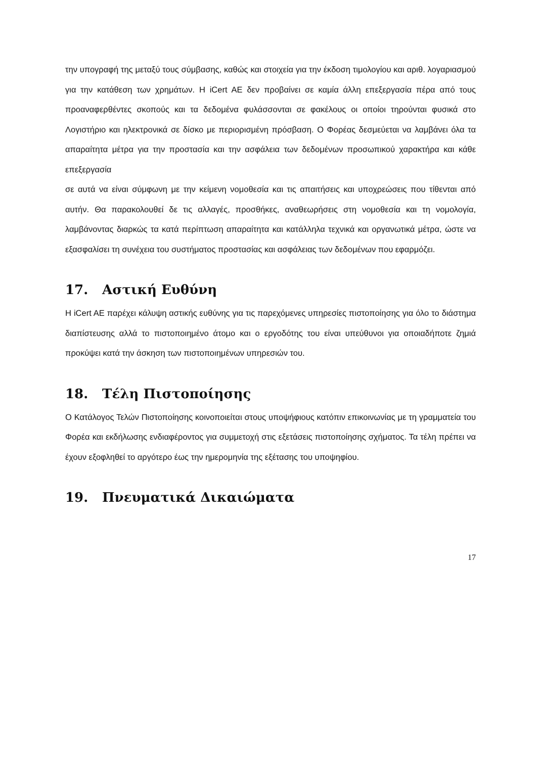την υπογραφή της μεταξύ τους σύμβασης, καθώς και στοιχεία για την έκδοση τιμολογίου και αριθ. λογαριασμού για την κατάθεση των χρημάτων. Η iCert AE δεν προβαίνει σε καμία άλλη επεξεργασία πέρα από τους προαναφερθέντες σκοπούς και τα δεδομένα φυλάσσονται σε φακέλους οι οποίοι τηρούνται φυσικά στο Λογιστήριο και ηλεκτρονικά σε δίσκο με περιορισμένη πρόσβαση. Ο Φορέας δεσμεύεται να λαμβάνει όλα τα απαραίτητα μέτρα για την προστασία και την ασφάλεια των δεδομένων προσωπικού χαρακτήρα και κάθε επεξεργασία
σε αυτά να είναι σύμφωνη με την κείμενη νομοθεσία και τις απαιτήσεις και υποχρεώσεις που τίθενται από αυτήν. Θα παρακολουθεί δε τις αλλαγές, προσθήκες, αναθεωρήσεις στη νομοθεσία και τη νομολογία, λαμβάνοντας διαρκώς τα κατά περίπτωση απαραίτητα και κατάλληλα τεχνικά και οργανωτικά μέτρα, ώστε να εξασφαλίσει τη συνέχεια του συστήματος προστασίας και ασφάλειας των δεδομένων που εφαρμόζει.
17. Αστική Ευθύνη
Η iCert AE παρέχει κάλυψη αστικής ευθύνης για τις παρεχόμενες υπηρεσίες πιστοποίησης για όλο το διάστημα διαπίστευσης αλλά το πιστοποιημένο άτομο και ο εργοδότης του είναι υπεύθυνοι για οποιαδήποτε ζημιά προκύψει κατά την άσκηση των πιστοποιημένων υπηρεσιών του.
18. Τέλη Πιστοποίησης
Ο Κατάλογος Τελών Πιστοποίησης κοινοποιείται στους υποψήφιους κατόπιν επικοινωνίας με τη γραμματεία του Φορέα και εκδήλωσης ενδιαφέροντος για συμμετοχή στις εξετάσεις πιστοποίησης σχήματος. Τα τέλη πρέπει να έχουν εξοφληθεί το αργότερο έως την ημερομηνία της εξέτασης του υποψηφίου.
19. Πνευματικά Δικαιώματα
17